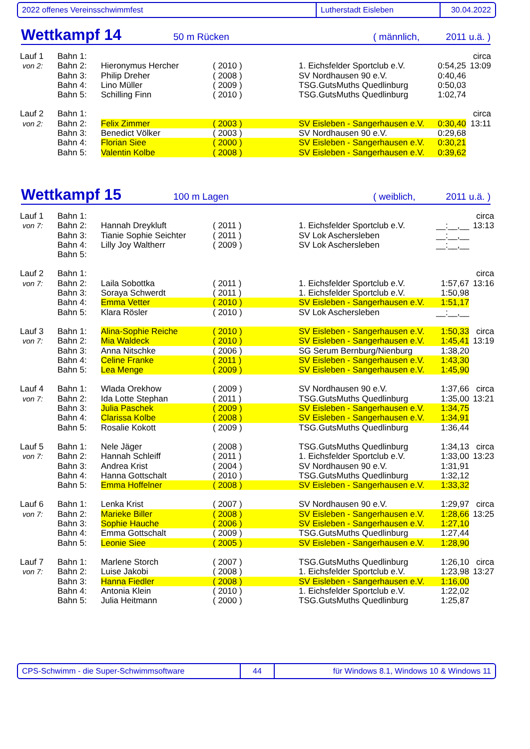2022 offenes Vereinsschwimmfest Lutherstadt Eisleben 30.04.2022
Wettkampf 14 50 m Rücken ( männlich, 2011 u.ä. )
| Lauf 1 | Bahn 1: | | | | | circa |
| von 2: | Bahn 2: | Hieronymus Hercher | ( 2010 ) | 1. Eichsfelder Sportclub e.V. | 0:54,25 | 13:09 |
| | Bahn 3: | Philip Dreher | ( 2008 ) | SV Nordhausen 90 e.V. | 0:40,46 | |
| | Bahn 4: | Lino Müller | ( 2009 ) | TSG.GutsMuths Quedlinburg | 0:50,03 | |
| | Bahn 5: | Schilling Finn | ( 2010 ) | TSG.GutsMuths Quedlinburg | 1:02,74 | |
| Lauf 2 | Bahn 1: | | | | | circa |
| von 2: | Bahn 2: | Felix Zimmer | ( 2003 ) | SV Eisleben - Sangerhausen e.V. | 0:30,40 | 13:11 |
| | Bahn 3: | Benedict Völker | ( 2003 ) | SV Nordhausen 90 e.V. | 0:29,68 | |
| | Bahn 4: | Florian Siee | ( 2000 ) | SV Eisleben - Sangerhausen e.V. | 0:30,21 | |
| | Bahn 5: | Valentin Kolbe | ( 2008 ) | SV Eisleben - Sangerhausen e.V. | 0:39,62 | |
Wettkampf 15 100 m Lagen ( weiblich, 2011 u.ä. )
| Lauf 1 | Bahn 1: | | | | | circa |
| von 7: | Bahn 2: | Hannah Dreykluft | ( 2011 ) | 1. Eichsfelder Sportclub e.V. | __:__,__ | 13:13 |
| | Bahn 3: | Tianie Sophie Seichter | ( 2011 ) | SV Lok Aschersleben | __:__,__ | |
| | Bahn 4: | Lilly Joy Waltherr | ( 2009 ) | SV Lok Aschersleben | __:__,__ | |
| | Bahn 5: | | | | | |
| Lauf 2 | Bahn 1: | | | | | circa |
| von 7: | Bahn 2: | Laila Sobottka | ( 2011 ) | 1. Eichsfelder Sportclub e.V. | 1:57,67 | 13:16 |
| | Bahn 3: | Soraya Schwerdt | ( 2011 ) | 1. Eichsfelder Sportclub e.V. | 1:50,98 | |
| | Bahn 4: | Emma Vetter | ( 2010 ) | SV Eisleben - Sangerhausen e.V. | 1:51,17 | |
| | Bahn 5: | Klara Rösler | ( 2010 ) | SV Lok Aschersleben | __:__,__ | |
| Lauf 3 | Bahn 1: | Alina-Sophie Reiche | ( 2010 ) | SV Eisleben - Sangerhausen e.V. | 1:50,33 | circa |
| von 7: | Bahn 2: | Mia Waldeck | ( 2010 ) | SV Eisleben - Sangerhausen e.V. | 1:45,41 | 13:19 |
| | Bahn 3: | Anna Nitschke | ( 2006 ) | SG Serum Bernburg/Nienburg | 1:38,20 | |
| | Bahn 4: | Celine Franke | ( 2011 ) | SV Eisleben - Sangerhausen e.V. | 1:43,30 | |
| | Bahn 5: | Lea Menge | ( 2009 ) | SV Eisleben - Sangerhausen e.V. | 1:45,90 | |
| Lauf 4 | Bahn 1: | Wlada Orekhow | ( 2009 ) | SV Nordhausen 90 e.V. | 1:37,66 | circa |
| von 7: | Bahn 2: | Ida Lotte Stephan | ( 2011 ) | TSG.GutsMuths Quedlinburg | 1:35,00 | 13:21 |
| | Bahn 3: | Julia Paschek | ( 2009 ) | SV Eisleben - Sangerhausen e.V. | 1:34,75 | |
| | Bahn 4: | Clarissa Kolbe | ( 2008 ) | SV Eisleben - Sangerhausen e.V. | 1:34,91 | |
| | Bahn 5: | Rosalie Kokott | ( 2009 ) | TSG.GutsMuths Quedlinburg | 1:36,44 | |
| Lauf 5 | Bahn 1: | Nele Jäger | ( 2008 ) | TSG.GutsMuths Quedlinburg | 1:34,13 | circa |
| von 7: | Bahn 2: | Hannah Schleiff | ( 2011 ) | 1. Eichsfelder Sportclub e.V. | 1:33,00 | 13:23 |
| | Bahn 3: | Andrea Krist | ( 2004 ) | SV Nordhausen 90 e.V. | 1:31,91 | |
| | Bahn 4: | Hanna Gottschalt | ( 2010 ) | TSG.GutsMuths Quedlinburg | 1:32,12 | |
| | Bahn 5: | Emma Hoffelner | ( 2008 ) | SV Eisleben - Sangerhausen e.V. | 1:33,32 | |
| Lauf 6 | Bahn 1: | Lenka Krist | ( 2007 ) | SV Nordhausen 90 e.V. | 1:29,97 | circa |
| von 7: | Bahn 2: | Marieke Biller | ( 2008 ) | SV Eisleben - Sangerhausen e.V. | 1:28,66 | 13:25 |
| | Bahn 3: | Sophie Hauche | ( 2006 ) | SV Eisleben - Sangerhausen e.V. | 1:27,10 | |
| | Bahn 4: | Emma Gottschalt | ( 2009 ) | TSG.GutsMuths Quedlinburg | 1:27,44 | |
| | Bahn 5: | Leonie Siee | ( 2005 ) | SV Eisleben - Sangerhausen e.V. | 1:28,90 | |
| Lauf 7 | Bahn 1: | Marlene Storch | ( 2007 ) | TSG.GutsMuths Quedlinburg | 1:26,10 | circa |
| von 7: | Bahn 2: | Luise Jakobi | ( 2008 ) | 1. Eichsfelder Sportclub e.V. | 1:23,98 | 13:27 |
| | Bahn 3: | Hanna Fiedler | ( 2008 ) | SV Eisleben - Sangerhausen e.V. | 1:16,00 | |
| | Bahn 4: | Antonia Klein | ( 2010 ) | 1. Eichsfelder Sportclub e.V. | 1:22,02 | |
| | Bahn 5: | Julia Heitmann | ( 2000 ) | TSG.GutsMuths Quedlinburg | 1:25,87 | |
CPS-Schwimm - die Super-Schwimmsoftware 44 für Windows 8.1, Windows 10 & Windows 11